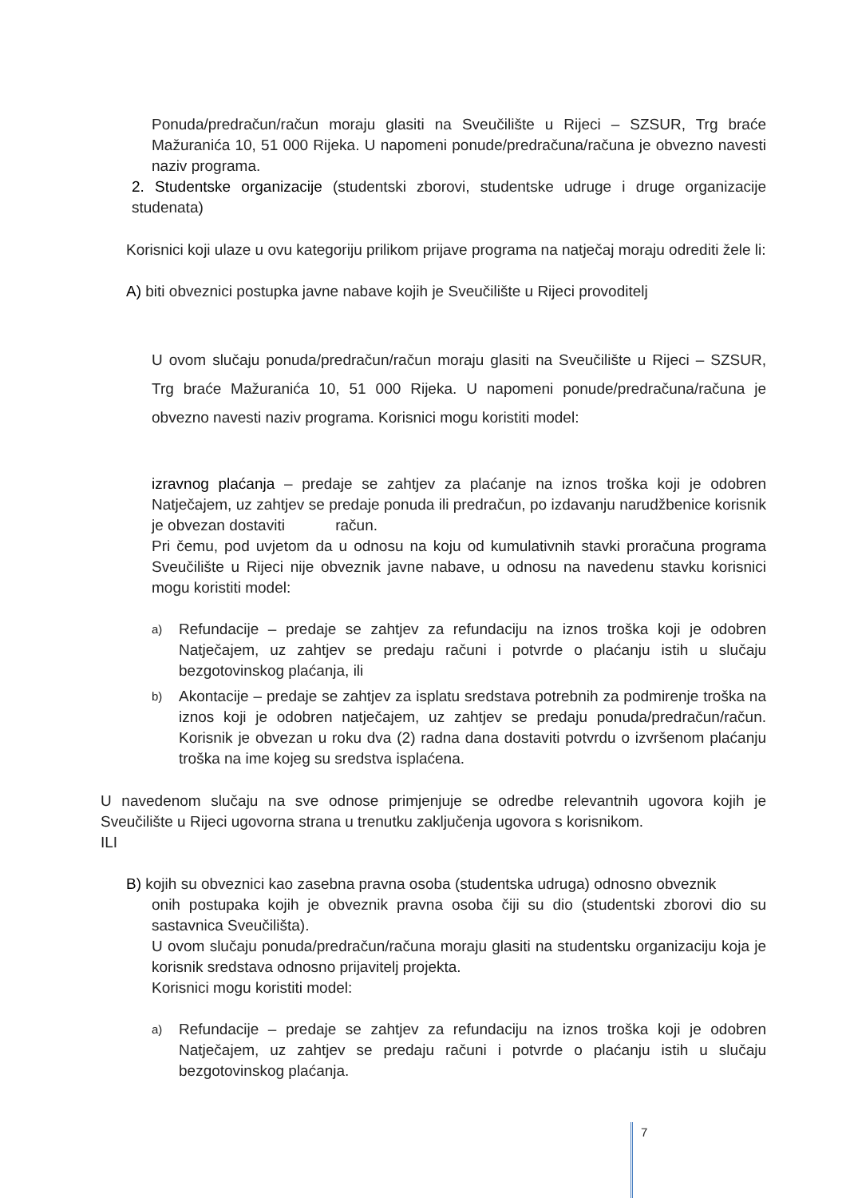Ponuda/predračun/račun moraju glasiti na Sveučilište u Rijeci – SZSUR, Trg braće Mažuranića 10, 51 000 Rijeka. U napomeni ponude/predračuna/računa je obvezno navesti naziv programa.
2. Studentske organizacije (studentski zborovi, studentske udruge i druge organizacije studenata)
Korisnici koji ulaze u ovu kategoriju prilikom prijave programa na natječaj moraju odrediti žele li:
A) biti obveznici postupka javne nabave kojih je Sveučilište u Rijeci provoditelj
U ovom slučaju ponuda/predračun/račun moraju glasiti na Sveučilište u Rijeci – SZSUR, Trg braće Mažuranića 10, 51 000 Rijeka. U napomeni ponude/predračuna/računa je obvezno navesti naziv programa. Korisnici mogu koristiti model:
izravnog plaćanja – predaje se zahtjev za plaćanje na iznos troška koji je odobren Natječajem, uz zahtjev se predaje ponuda ili predračun, po izdavanju narudžbenice korisnik je obvezan dostaviti račun.
Pri čemu, pod uvjetom da u odnosu na koju od kumulativnih stavki proračuna programa Sveučilište u Rijeci nije obveznik javne nabave, u odnosu na navedenu stavku korisnici mogu koristiti model:
a)
Refundacije – predaje se zahtjev za refundaciju na iznos troška koji je odobren Natječajem, uz zahtjev se predaju računi i potvrde o plaćanju istih u slučaju bezgotovinskog plaćanja, ili
b)
Akontacije – predaje se zahtjev za isplatu sredstava potrebnih za podmirenje troška na iznos koji je odobren natječajem, uz zahtjev se predaju ponuda/predračun/račun. Korisnik je obvezan u roku dva (2) radna dana dostaviti potvrdu o izvršenom plaćanju troška na ime kojeg su sredstva isplaćena.
U navedenom slučaju na sve odnose primjenjuje se odredbe relevantnih ugovora kojih je Sveučilište u Rijeci ugovorna strana u trenutku zaključenja ugovora s korisnikom.
ILI
B) kojih su obveznici kao zasebna pravna osoba (studentska udruga) odnosno obveznik
onih postupaka kojih je obveznik pravna osoba čiji su dio (studentski zborovi dio su sastavnica Sveučilišta).
U ovom slučaju ponuda/predračun/računa moraju glasiti na studentsku organizaciju koja je korisnik sredstava odnosno prijavitelj projekta.
Korisnici mogu koristiti model:
a)
Refundacije – predaje se zahtjev za refundaciju na iznos troška koji je odobren Natječajem, uz zahtjev se predaju računi i potvrde o plaćanju istih u slučaju bezgotovinskog plaćanja.
7